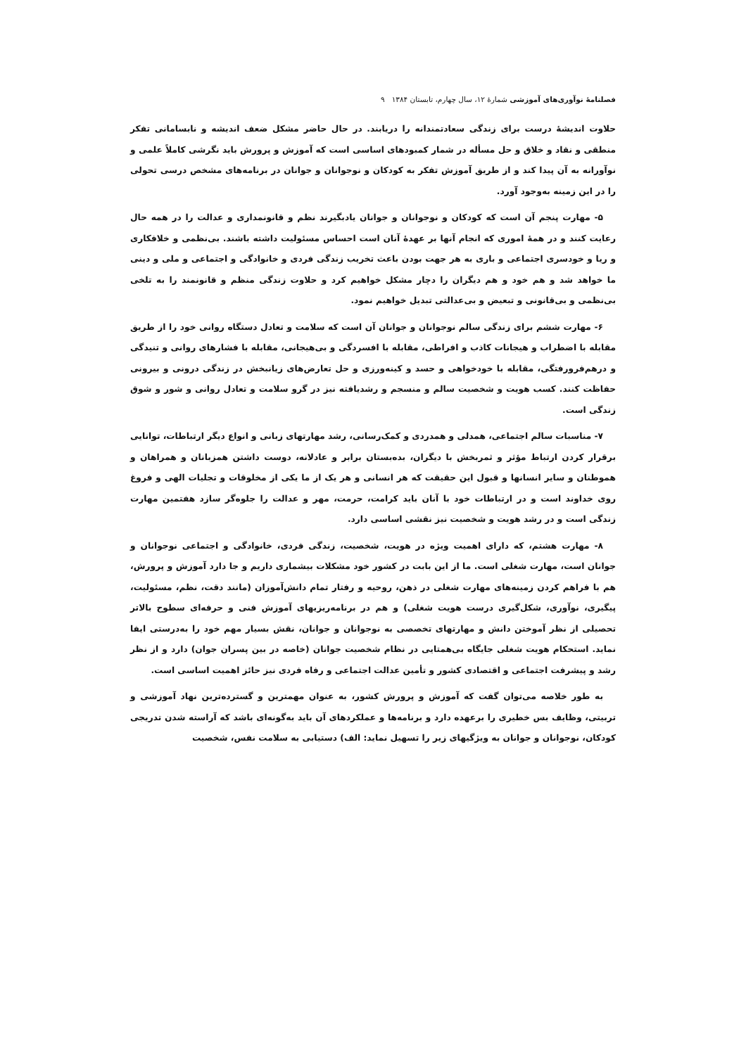فصلنامهٔ نوآوری‌های آموزشی شمارهٔ ۱۲، سال چهارم، تابستان ۱۳۸۴ ۹
حلاوت اندیشهٔ درست برای زندگی سعادتمندانه را دریابند. در حال حاضر مشکل ضعف اندیشه و نابسامانی تفکر منطقی و نقاد و خلاق و حل مسأله در شمار کمبودهای اساسی است که آموزش و پرورش باید نگرشی کاملاً علمی و نوآورانه به آن پیدا کند و از طریق آموزش تفکر به کودکان و نوجوانان و جوانان در برنامه‌های مشخص درسی تحولی را در این زمینه به‌وجود آورد.
۵- مهارت پنجم آن است که کودکان و نوجوانان و جوانان یادبگیرند نظم و قانونمداری و عدالت را در همه حال رعایت کنند و در همهٔ اموری که انجام آنها بر عهدهٔ آنان است احساس مسئولیت داشته باشند. بی‌نظمی و خلافکاری و ریا و خودسری اجتماعی و باری به هر جهت بودن باعث تخریب زندگی فردی و خانوادگی و اجتماعی و ملی و دینی ما خواهد شد و هم خود و هم دیگران را دچار مشکل خواهیم کرد و حلاوت زندگی منظم و قانونمند را به تلخی بی‌نظمی و بی‌قانونی و تبعیض و بی‌عدالتی تبدیل خواهیم نمود.
۶- مهارت ششم برای زندگی سالم نوجوانان و جوانان آن است که سلامت و تعادل دستگاه روانی خود را از طریق مقابله با اضطراب و هیجانات کاذب و افراطی، مقابله با افسردگی و بی‌هیجانی، مقابله با فشارهای روانی و تنیدگی و درهم‌فرورفتگی، مقابله با خودخواهی و حسد و کینه‌ورزی و حل تعارض‌های زیانبخش در زندگی درونی و بیرونی حفاظت کنند. کسب هویت و شخصیت سالم و منسجم و رشدیافته نیز در گرو سلامت و تعادل روانی و شور و شوق زندگی است.
۷- مناسبات سالم اجتماعی، همدلی و همدردی و کمک‌رسانی، رشد مهارتهای زبانی و انواع دیگر ارتباطات، توانایی برقرار کردن ارتباط مؤثر و ثمربخش با دیگران، بده‌بستان برابر و عادلانه، دوست داشتن همزبانان و همراهان و هموطنان و سایر انسانها و قبول این حقیقت که هر انسانی و هر یک از ما یکی از مخلوقات و تجلیات الهی و فروغ روی خداوند است و در ارتباطات خود با آنان باید کرامت، حرمت، مهر و عدالت را جلوه‌گر سازد هفتمین مهارت زندگی است و در رشد هویت و شخصیت نیز نقشی اساسی دارد.
۸- مهارت هشتم، که دارای اهمیت ویژه در هویت، شخصیت، زندگی فردی، خانوادگی و اجتماعی نوجوانان و جوانان است، مهارت شغلی است. ما از این بابت در کشور خود مشکلات بیشماری داریم و جا دارد آموزش و پرورش، هم با فراهم کردن زمینه‌های مهارت شغلی در ذهن، روحیه و رفتار تمام دانش‌آموزان (مانند دقت، نظم، مسئولیت، پیگیری، نوآوری، شکل‌گیری درست هویت شغلی) و هم در برنامه‌ریزیهای آموزش فنی و حرفه‌ای سطوح بالاتر تحصیلی از نظر آموختن دانش و مهارتهای تخصصی به نوجوانان و جوانان، نقش بسیار مهم خود را به‌درستی ایفا نماید. استحکام هویت شغلی جایگاه بی‌همتایی در نظام شخصیت جوانان (خاصه در بین پسران جوان) دارد و از نظر رشد و پیشرفت اجتماعی و اقتصادی کشور و تأمین عدالت اجتماعی و رفاه فردی نیز حائز اهمیت اساسی است.
به طور خلاصه می‌توان گفت که آموزش و پرورش کشور، به عنوان مهمترین و گسترده‌ترین نهاد آموزشی و تربیتی، وظایف بس خطیری را برعهده دارد و برنامه‌ها و عملکردهای آن باید به‌گونه‌ای باشد که آراسته شدن تدریجی کودکان، نوجوانان و جوانان به ویژگیهای زیر را تسهیل نماید: الف) دستیابی به سلامت نفس، شخصیت